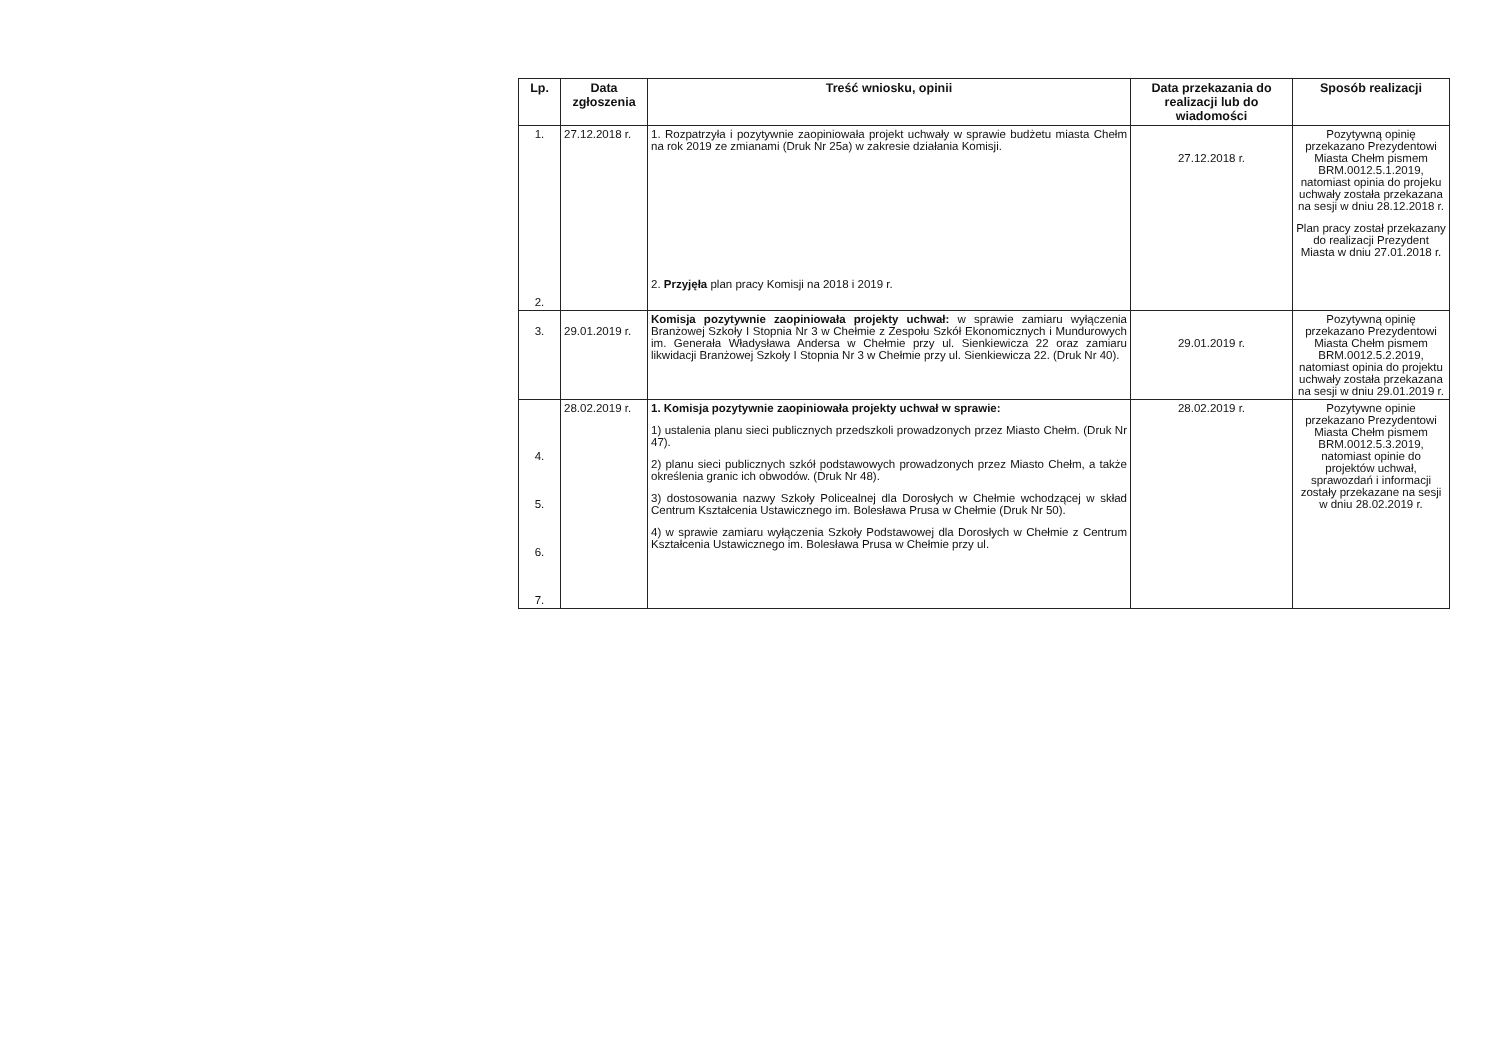| Lp. | Data zgłoszenia | Treść wniosku, opinii | Data przekazania do realizacji lub do wiadomości | Sposób realizacji |
| --- | --- | --- | --- | --- |
| 1. 2. | 27.12.2018 r. | 1. Rozpatrzyła i pozytywnie zaopiniowała projekt uchwały w sprawie budżetu miasta Chełm na rok 2019 ze zmianami (Druk Nr 25a) w zakresie działania Komisji. 2. Przyjęła plan pracy Komisji na 2018 i 2019 r. | 27.12.2018 r. | Pozytywną opinię przekazano Prezydentowi Miasta Chełm pismem BRM.0012.5.1.2019, natomiast opinia do projeku uchwały została przekazana na sesji w dniu 28.12.2018 r. Plan pracy został przekazany do realizacji Prezydent Miasta w dniu 27.01.2018 r. |
| 3. | 29.01.2019 r. | Komisja pozytywnie zaopiniowała projekty uchwał: w sprawie zamiaru wyłączenia Branżowej Szkoły I Stopnia Nr 3 w Chełmie z Zespołu Szkół Ekonomicznych i Mundurowych im. Generała Władysława Andersa w Chełmie przy ul. Sienkiewicza 22 oraz zamiaru likwidacji Branżowej Szkoły I Stopnia Nr 3 w Chełmie przy ul. Sienkiewicza 22. (Druk Nr 40). | 29.01.2019 r. | Pozytywną opinię przekazano Prezydentowi Miasta Chełm pismem BRM.0012.5.2.2019, natomiast opinia do projektu uchwały została przekazana na sesji w dniu 29.01.2019 r. |
| 4. 5. 6. 7. | 28.02.2019 r. | 1. Komisja pozytywnie zaopiniowała projekty uchwał w sprawie: 1) ustalenia planu sieci publicznych przedszkoli prowadzonych przez Miasto Chełm. (Druk Nr 47). 2) planu sieci publicznych szkół podstawowych prowadzonych przez Miasto Chełm, a także określenia granic ich obwodów. (Druk Nr 48). 3) dostosowania nazwy Szkoły Policealnej dla Dorosłych w Chełmie wchodzącej w skład Centrum Kształcenia Ustawicznego im. Bolesława Prusa w Chełmie (Druk Nr 50). 4) w sprawie zamiaru wyłączenia Szkoły Podstawowej dla Dorosłych w Chełmie z Centrum Kształcenia Ustawicznego im. Bolesława Prusa w Chełmie przy ul. | 28.02.2019 r. | Pozytywne opinie przekazano Prezydentowi Miasta Chełm pismem BRM.0012.5.3.2019, natomiast opinie do projektów uchwał, sprawozdań i informacji zostały przekazane na sesji w dniu 28.02.2019 r. |